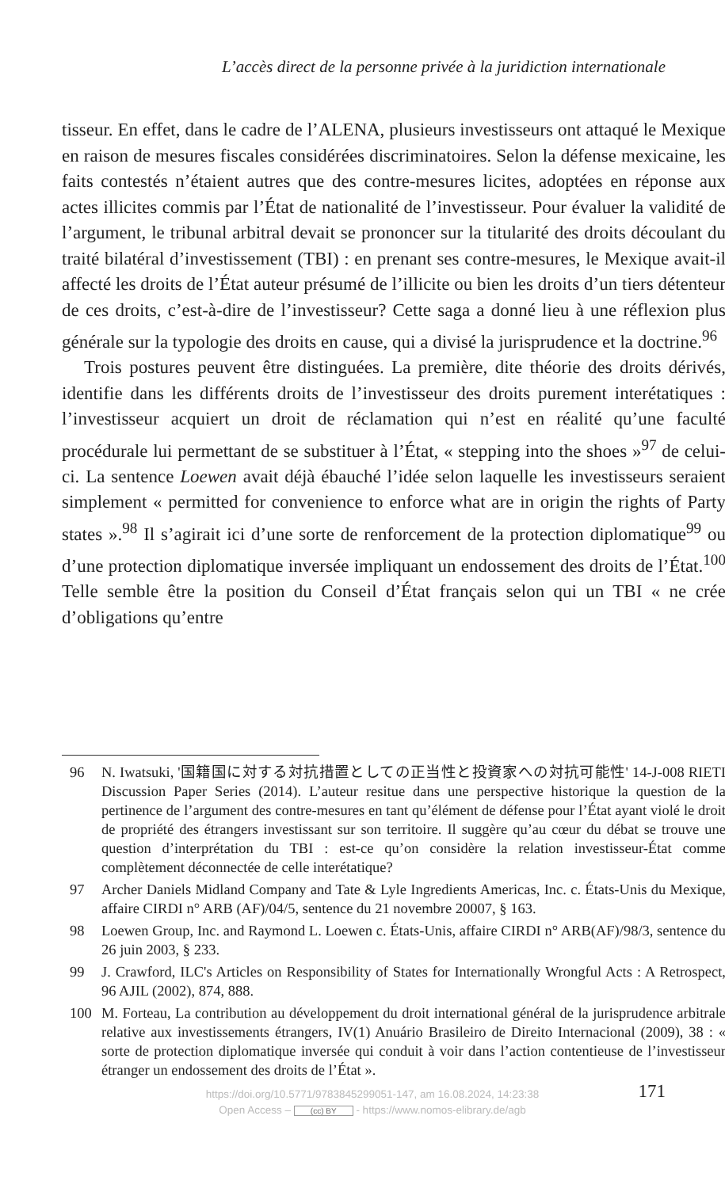L’accès direct de la personne privée à la juridiction internationale
tisseur. En effet, dans le cadre de l’ALENA, plusieurs investisseurs ont attaqué le Mexique en raison de mesures fiscales considérées discriminatoires. Selon la défense mexicaine, les faits contestés n’étaient autres que des contre-mesures licites, adoptées en réponse aux actes illicites commis par l’État de nationalité de l’investisseur. Pour évaluer la validité de l’argument, le tribunal arbitral devait se prononcer sur la titularité des droits découlant du traité bilatéral d’investissement (TBI) : en prenant ses contre-mesures, le Mexique avait-il affecté les droits de l’État auteur présumé de l’illicite ou bien les droits d’un tiers détenteur de ces droits, c’est-à-dire de l’investisseur? Cette saga a donné lieu à une réflexion plus générale sur la typologie des droits en cause, qui a divisé la jurisprudence et la doctrine.<sup>96</sup>
Trois postures peuvent être distinguées. La première, dite théorie des droits dérivés, identifie dans les différents droits de l’investisseur des droits purement interétatiques : l’investisseur acquiert un droit de réclamation qui n’est en réalité qu’une faculté procédurale lui permettant de se substituer à l’État, « stepping into the shoes »<sup>97</sup> de celui-ci. La sentence Loewen avait déjà ébauché l’idée selon laquelle les investisseurs seraient simplement « permitted for convenience to enforce what are in origin the rights of Party states ».<sup>98</sup> Il s’agirait ici d’une sorte de renforcement de la protection diplomatique<sup>99</sup> ou d’une protection diplomatique inversée impliquant un endossement des droits de l’État.<sup>100</sup> Telle semble être la position du Conseil d’État français selon qui un TBI « ne crée d’obligations qu’entre
96 N. Iwatsuki, '国籍国に対する対抗措置としての正当性と投資家への対抗可能性' 14-J-008 RIETI Discussion Paper Series (2014). L’auteur resitue dans une perspective historique la question de la pertinence de l’argument des contre-mesures en tant qu’élément de défense pour l’État ayant violé le droit de propriété des étrangers investissant sur son territoire. Il suggère qu’au cœur du débat se trouve une question d’interprétation du TBI : est-ce qu’on considère la relation investisseur-État comme complètement déconnectée de celle interétatique?
97 Archer Daniels Midland Company and Tate & Lyle Ingredients Americas, Inc. c. États-Unis du Mexique, affaire CIRDI n° ARB (AF)/04/5, sentence du 21 novembre 20007, § 163.
98 Loewen Group, Inc. and Raymond L. Loewen c. États-Unis, affaire CIRDI n° ARB(AF)/98/3, sentence du 26 juin 2003, § 233.
99 J. Crawford, ILC's Articles on Responsibility of States for Internationally Wrongful Acts : A Retrospect, 96 AJIL (2002), 874, 888.
100 M. Forteau, La contribution au développement du droit international général de la jurisprudence arbitrale relative aux investissements étrangers, IV(1) Anuário Brasileiro de Direito Internacional (2009), 38 : « sorte de protection diplomatique inversée qui conduit à voir dans l’action contentieuse de l’investisseur étranger un endossement des droits de l’État ».
https://doi.org/10.5771/9783845299051-147, am 16.08.2024, 14:23:38
Open Access – (cc) BY - https://www.nomos-elibrary.de/agb
171